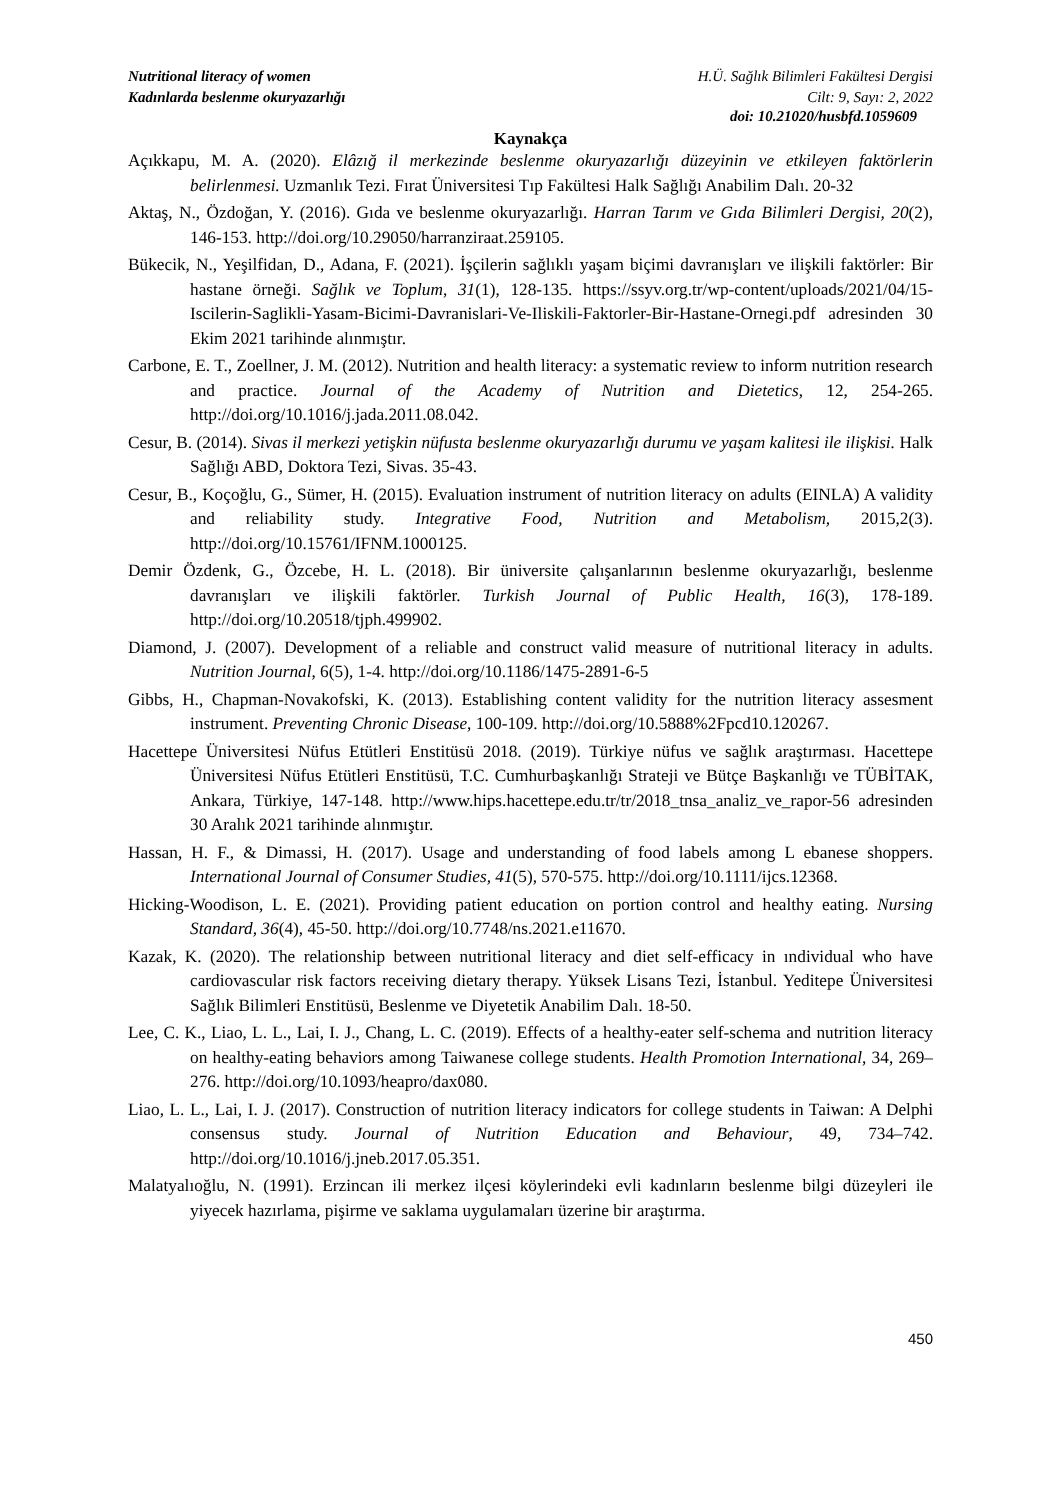Nutritional literacy of women
Kadınlarda beslenme okuryazarlığı
H.Ü. Sağlık Bilimleri Fakültesi Dergisi
Cilt: 9, Sayı: 2, 2022
doi: 10.21020/husbfd.1059609
Kaynakça
Açıkkapu, M. A. (2020). Elâzığ il merkezinde beslenme okuryazarlığı düzeyinin ve etkileyen faktörlerin belirlenmesi. Uzmanlık Tezi. Fırat Üniversitesi Tıp Fakültesi Halk Sağlığı Anabilim Dalı. 20-32
Aktaş, N., Özdoğan, Y. (2016). Gıda ve beslenme okuryazarlığı. Harran Tarım ve Gıda Bilimleri Dergisi, 20(2), 146-153. http://doi.org/10.29050/harranziraat.259105.
Bükecik, N., Yeşilfidan, D., Adana, F. (2021). İşçilerin sağlıklı yaşam biçimi davranışları ve ilişkili faktörler: Bir hastane örneği. Sağlık ve Toplum, 31(1), 128-135. https://ssyv.org.tr/wp-content/uploads/2021/04/15-Iscilerin-Saglikli-Yasam-Bicimi-Davranislari-Ve-Iliskili-Faktorler-Bir-Hastane-Ornegi.pdf adresinden 30 Ekim 2021 tarihinde alınmıştır.
Carbone, E. T., Zoellner, J. M. (2012). Nutrition and health literacy: a systematic review to inform nutrition research and practice. Journal of the Academy of Nutrition and Dietetics, 12, 254-265. http://doi.org/10.1016/j.jada.2011.08.042.
Cesur, B. (2014). Sivas il merkezi yetişkin nüfusta beslenme okuryazarlığı durumu ve yaşam kalitesi ile ilişkisi. Halk Sağlığı ABD, Doktora Tezi, Sivas. 35-43.
Cesur, B., Koçoğlu, G., Sümer, H. (2015). Evaluation instrument of nutrition literacy on adults (EINLA) A validity and reliability study. Integrative Food, Nutrition and Metabolism, 2015,2(3). http://doi.org/10.15761/IFNM.1000125.
Demir Özdenk, G., Özcebe, H. L. (2018). Bir üniversite çalışanlarının beslenme okuryazarlığı, beslenme davranışları ve ilişkili faktörler. Turkish Journal of Public Health, 16(3), 178-189. http://doi.org/10.20518/tjph.499902.
Diamond, J. (2007). Development of a reliable and construct valid measure of nutritional literacy in adults. Nutrition Journal, 6(5), 1-4. http://doi.org/10.1186/1475-2891-6-5
Gibbs, H., Chapman-Novakofski, K. (2013). Establishing content validity for the nutrition literacy assesment instrument. Preventing Chronic Disease, 100-109. http://doi.org/10.5888%2Fpcd10.120267.
Hacettepe Üniversitesi Nüfus Etütleri Enstitüsü 2018. (2019). Türkiye nüfus ve sağlık araştırması. Hacettepe Üniversitesi Nüfus Etütleri Enstitüsü, T.C. Cumhurbaşkanlığı Strateji ve Bütçe Başkanlığı ve TÜBİTAK, Ankara, Türkiye, 147-148. http://www.hips.hacettepe.edu.tr/tr/2018_tnsa_analiz_ve_rapor-56 adresinden 30 Aralık 2021 tarihinde alınmıştır.
Hassan, H. F., & Dimassi, H. (2017). Usage and understanding of food labels among L ebanese shoppers. International Journal of Consumer Studies, 41(5), 570-575. http://doi.org/10.1111/ijcs.12368.
Hicking-Woodison, L. E. (2021). Providing patient education on portion control and healthy eating. Nursing Standard, 36(4), 45-50. http://doi.org/10.7748/ns.2021.e11670.
Kazak, K. (2020). The relationship between nutritional literacy and diet self-efficacy in ındividual who have cardiovascular risk factors receiving dietary therapy. Yüksek Lisans Tezi, İstanbul. Yeditepe Üniversitesi Sağlık Bilimleri Enstitüsü, Beslenme ve Diyetetik Anabilim Dalı. 18-50.
Lee, C. K., Liao, L. L., Lai, I. J., Chang, L. C. (2019). Effects of a healthy-eater self-schema and nutrition literacy on healthy-eating behaviors among Taiwanese college students. Health Promotion International, 34, 269–276. http://doi.org/10.1093/heapro/dax080.
Liao, L. L., Lai, I. J. (2017). Construction of nutrition literacy indicators for college students in Taiwan: A Delphi consensus study. Journal of Nutrition Education and Behaviour, 49, 734–742. http://doi.org/10.1016/j.jneb.2017.05.351.
Malatyalıoğlu, N. (1991). Erzincan ili merkez ilçesi köylerindeki evli kadınların beslenme bilgi düzeyleri ile yiyecek hazırlama, pişirme ve saklama uygulamaları üzerine bir araştırma.
450